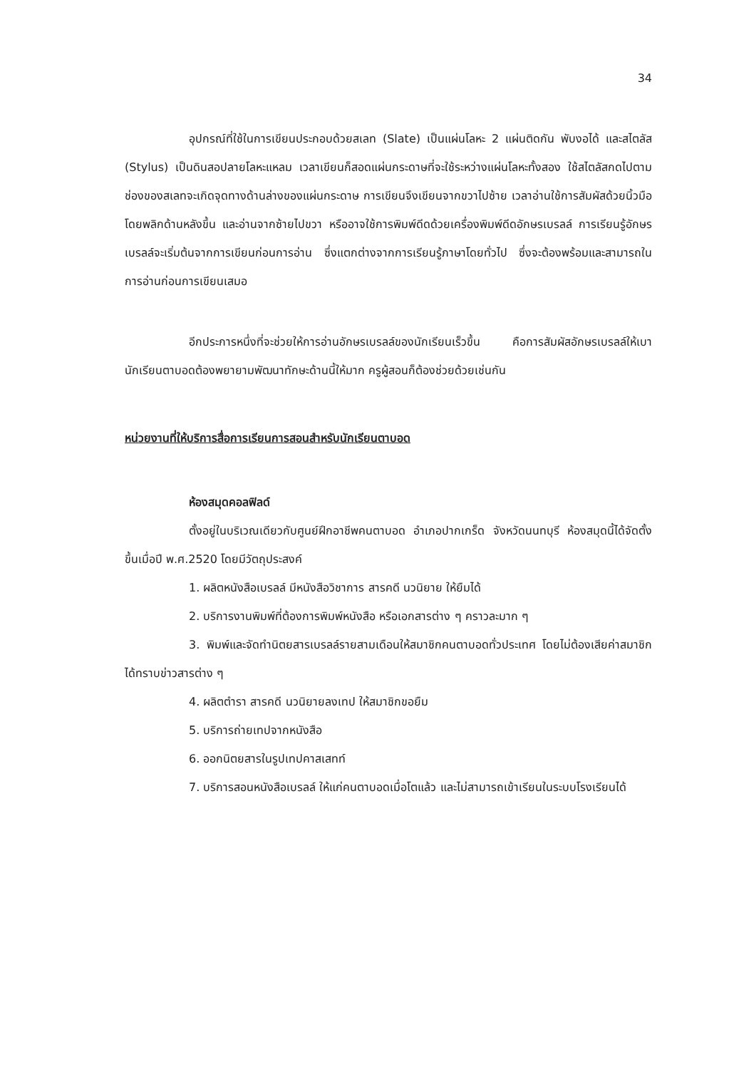34
อุปกรณ์ที่ใช้ในการเขียนประกอบด้วยสเลท (Slate) เป็นแผ่นโลหะ 2 แผ่นติดกัน พับงอได้ และสไตลัส (Stylus) เป็นดินสอปลายโลหะแหลม เวลาเขียนก็สอดแผ่นกระดาษที่จะใช้ระหว่างแผ่นโลหะทั้งสอง ใช้สไตลัสกดไปตามช่องของสเลทจะเกิดจุดทางด้านล่างของแผ่นกระดาษ การเขียนจึงเขียนจากขวาไปซ้าย เวลาอ่านใช้การสัมผัสด้วยนิ้วมือ โดยพลิกด้านหลังขึ้น และอ่านจากซ้ายไปขวา หรืออาจใช้การพิมพ์ดีดด้วยเครื่องพิมพ์ดีดอักษรเบรลล์ การเรียนรู้อักษรเบรลล์จะเริ่มต้นจากการเขียนก่อนการอ่าน ซึ่งแตกต่างจากการเรียนรู้ภาษาโดยทั่วไป ซึ่งจะต้องพร้อมและสามารถในการอ่านก่อนการเขียนเสมอ
อีกประการหนึ่งที่จะช่วยให้การอ่านอักษรเบรลล์ของนักเรียนเร็วขึ้น คือการสัมผัสอักษรเบรลล์ให้เบา นักเรียนตาบอดต้องพยายามพัฒนาทักษะด้านนี้ให้มาก ครูผู้สอนก็ต้องช่วยด้วยเช่นกัน
หน่วยงานที่ให้บริการสื่อการเรียนการสอนสำหรับนักเรียนตาบอด
ห้องสมุดคอลฟิลด์
ตั้งอยู่ในบริเวณเดียวกับศูนย์ฝึกอาชีพคนตาบอด อำเภอปากเกร็ด จังหวัดนนทบุรี ห้องสมุดนี้ได้จัดตั้งขึ้นเมื่อปี พ.ศ.2520 โดยมีวัตถุประสงค์
1. ผลิตหนังสือเบรลล์ มีหนังสือวิชาการ สารคดี นวนิยาย ให้ยืมได้
2. บริการงานพิมพ์ที่ต้องการพิมพ์หนังสือ หรือเอกสารต่าง ๆ คราวละมาก ๆ
3. พิมพ์และจัดทำนิตยสารเบรลล์รายสามเดือนให้สมาชิกคนตาบอดทั่วประเทศ โดยไม่ต้องเสียค่าสมาชิก ได้ทราบข่าวสารต่าง ๆ
4. ผลิตตำรา สารคดี นวนิยายลงเทป ให้สมาชิกขอยืม
5. บริการถ่ายเทปจากหนังสือ
6. ออกนิตยสารในรูปเทปคาสเสทท์
7. บริการสอนหนังสือเบรลล์ ให้แก่คนตาบอดเมื่อโตแล้ว และไม่สามารถเข้าเรียนในระบบโรงเรียนได้